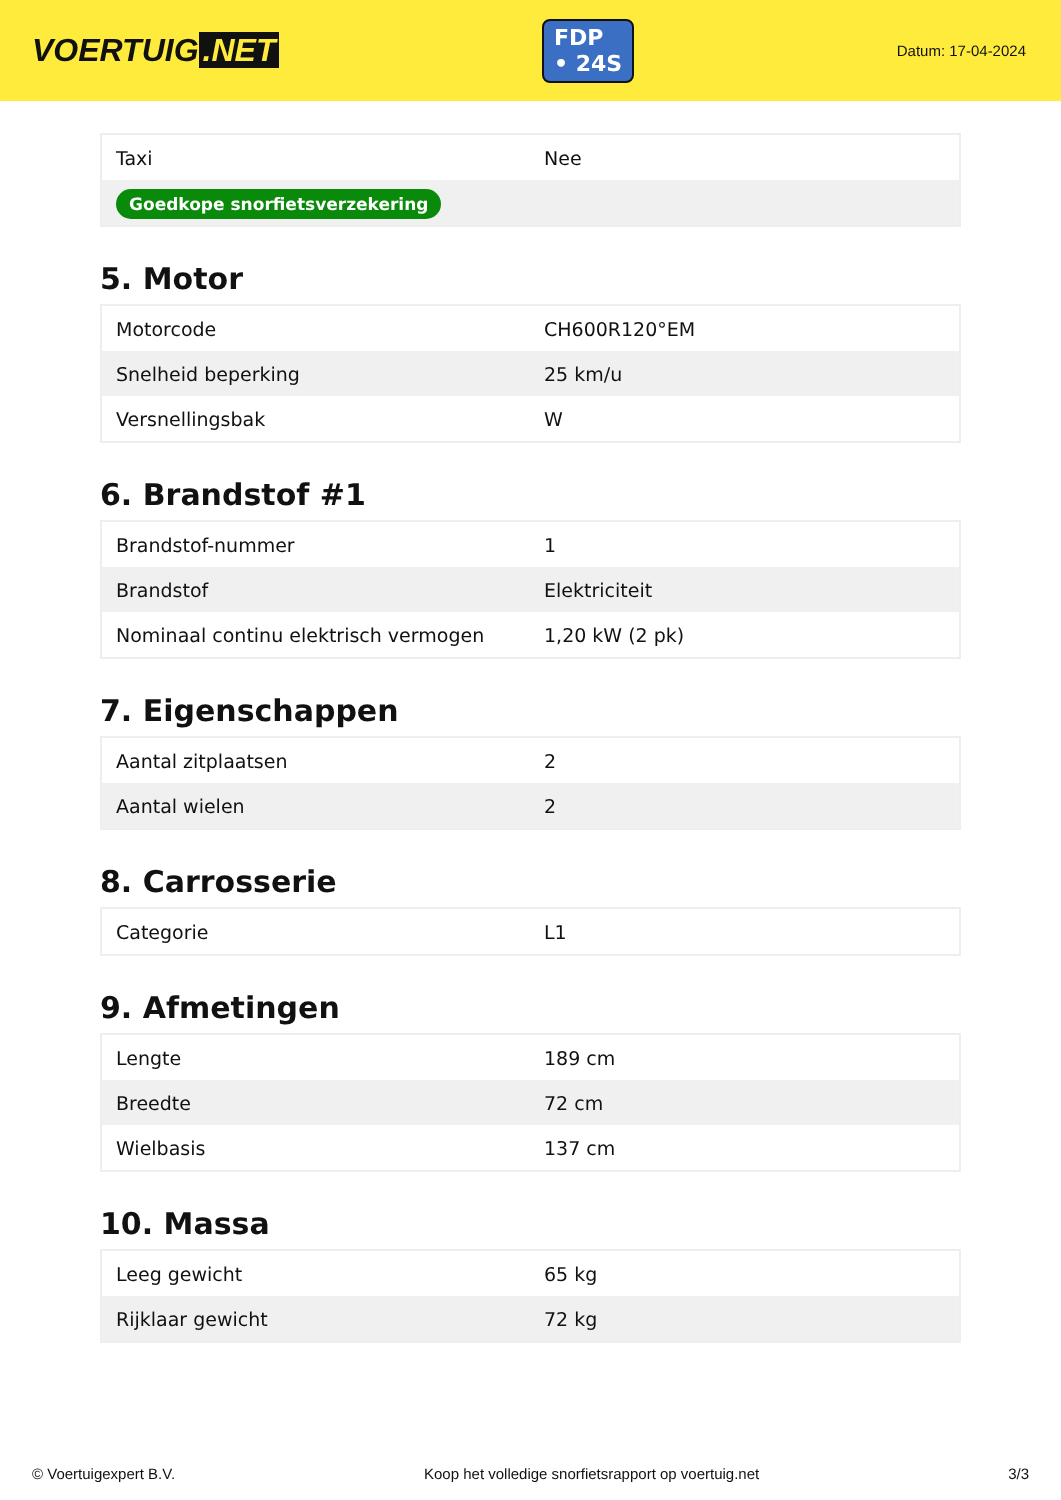VOERTUIG.NET
FDP
• 24S
Datum: 17-04-2024
| Taxi | Nee |
| Goedkope snorfietsverzekering | |
5. Motor
| Motorcode | CH600R120°EM |
| Snelheid beperking | 25 km/u |
| Versnellingsbak | W |
6. Brandstof #1
| Brandstof-nummer | 1 |
| Brandstof | Elektriciteit |
| Nominaal continu elektrisch vermogen | 1,20 kW (2 pk) |
7. Eigenschappen
| Aantal zitplaatsen | 2 |
| Aantal wielen | 2 |
8. Carrosserie
| Categorie | L1 |
9. Afmetingen
| Lengte | 189 cm |
| Breedte | 72 cm |
| Wielbasis | 137 cm |
10. Massa
| Leeg gewicht | 65 kg |
| Rijklaar gewicht | 72 kg |
© Voertuigexpert B.V. Koop het volledige snorfietsrapport op voertuig.net 3/3